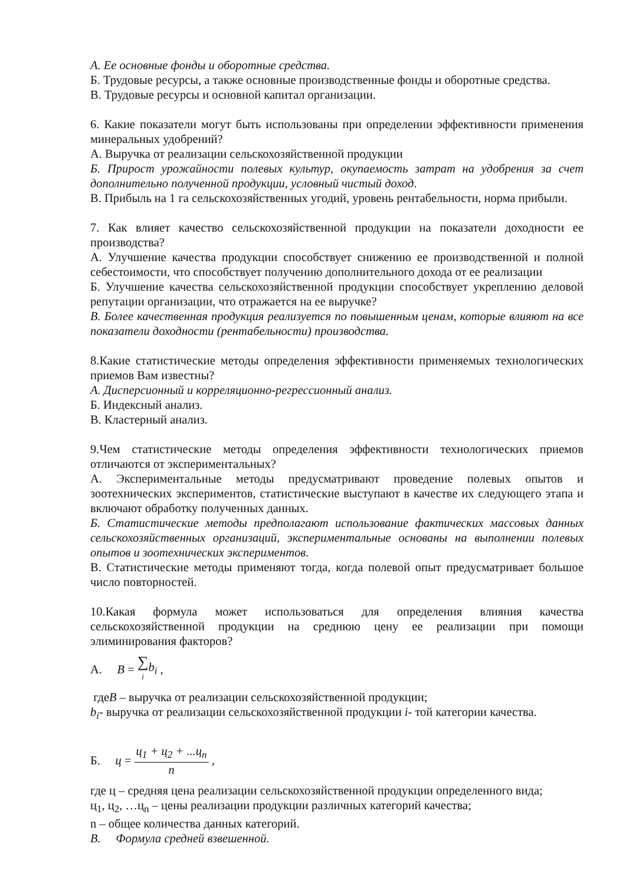А. Ее основные фонды и оборотные средства.
Б. Трудовые ресурсы, а также основные производственные фонды и оборотные средства.
В. Трудовые ресурсы и основной капитал организации.
6. Какие показатели могут быть использованы при определении эффективности применения минеральных удобрений?
А. Выручка от реализации сельскохозяйственной продукции
Б. Прирост урожайности полевых культур, окупаемость затрат на удобрения за счет дополнительно полученной продукции, условный чистый доход.
В. Прибыль на 1 га сельскохозяйственных угодий, уровень рентабельности, норма прибыли.
7. Как влияет качество сельскохозяйственной продукции на показатели доходности ее производства?
А. Улучшение качества продукции способствует снижению ее производственной и полной себестоимости, что способствует получению дополнительного дохода от ее реализации
Б. Улучшение качества сельскохозяйственной продукции способствует укреплению деловой репутации организации, что отражается на ее выручке?
В. Более качественная продукция реализуется по повышенным ценам, которые влияют на все показатели доходности (рентабельности) производства.
8.Какие статистические методы определения эффективности применяемых технологических приемов Вам известны?
А. Дисперсионный и корреляционно-регрессионный анализ.
Б. Индексный анализ.
В. Кластерный анализ.
9.Чем статистические методы определения эффективности технологических приемов отличаются от экспериментальных?
А. Экспериментальные методы предусматривают проведение полевых опытов и зоотехнических экспериментов, статистические выступают в качестве их следующего этапа и включают обработку полученных данных.
Б. Статистические методы предполагают использование фактических массовых данных сельскохозяйственных организаций, экспериментальные основаны на выполнении полевых опытов и зоотехнических экспериментов.
В. Статистические методы применяют тогда, когда полевой опыт предусматривает большое число повторностей.
10.Какая формула может использоваться для определения влияния качества сельскохозяйственной продукции на среднюю цену ее реализации при помощи элиминирования факторов?
А. B = ∑ i b<sub>i</sub> ,
гдеВ – выручка от реализации сельскохозяйственной продукции;
b<sub>i</sub>- выручка от реализации сельскохозяйственной продукции i- той категории качества.
Б. ц = ц<sub>1</sub> + ц<sub>2</sub> + ...ц<sub>n</sub> n ,
где ц – средняя цена реализации сельскохозяйственной продукции определенного вида;
ц<sub>1</sub>, ц<sub>2</sub>, …ц<sub>n</sub> – цены реализации продукции различных категорий качества;
n – общее количества данных категорий.
В. Формула средней взвешенной.